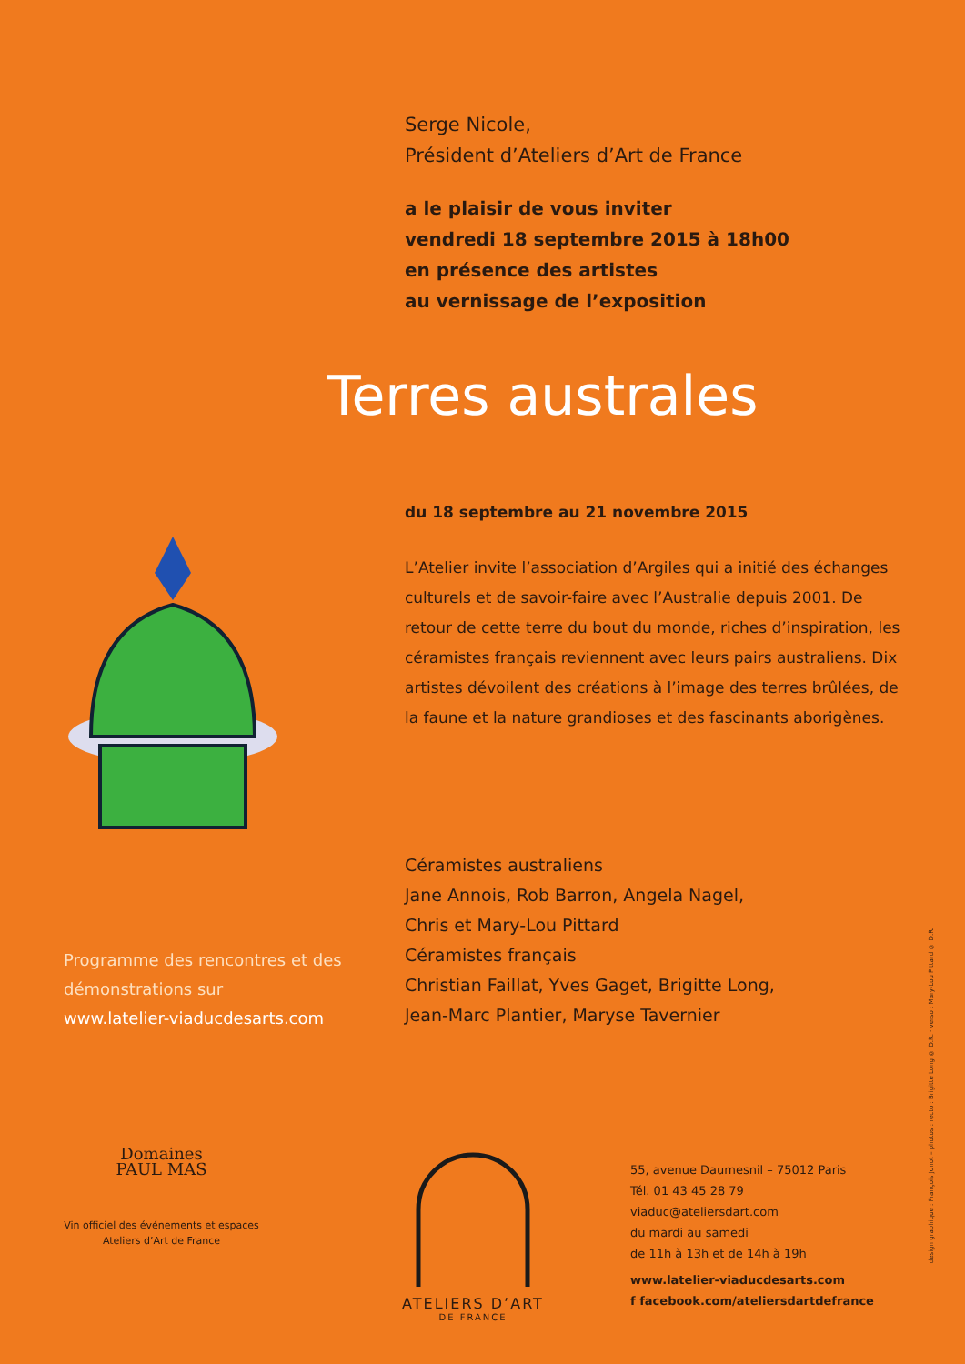Serge Nicole,
Président d’Ateliers d’Art de France
a le plaisir de vous inviter
vendredi 18 septembre 2015 à 18h00
en présence des artistes
au vernissage de l’exposition
Terres australes
du 18 septembre au 21 novembre 2015
L’Atelier invite l’association d’Argiles qui a initié des échanges culturels et de savoir-faire avec l’Australie depuis 2001. De retour de cette terre du bout du monde, riches d’inspiration, les céramistes français reviennent avec leurs pairs australiens. Dix artistes dévoilent des créations à l’image des terres brûlées, de la faune et la nature grandioses et des fascinants aborigènes.
Céramistes australiens
Jane Annois, Rob Barron, Angela Nagel,
Chris et Mary-Lou Pittard
Céramistes français
Christian Faillat, Yves Gaget, Brigitte Long,
Jean-Marc Plantier, Maryse Tavernier
Programme des rencontres et des démonstrations sur
www.latelier-viaducdesarts.com
Domaines
PAUL MAS
Vin officiel des événements et espaces Ateliers d’Art de France
ATELIERS D’ART
DE FRANCE
55, avenue Daumesnil – 75012 Paris
Tél. 01 43 45 28 79
viaduc@ateliersdart.com
du mardi au samedi
de 11h à 13h et de 14h à 19h
www.latelier-viaducdesarts.com
f facebook.com/ateliersdartdefrance
design graphique : François Junot – photos : recto : Brigitte Long © D.R. · verso : Mary-Lou Pittard © D.R.